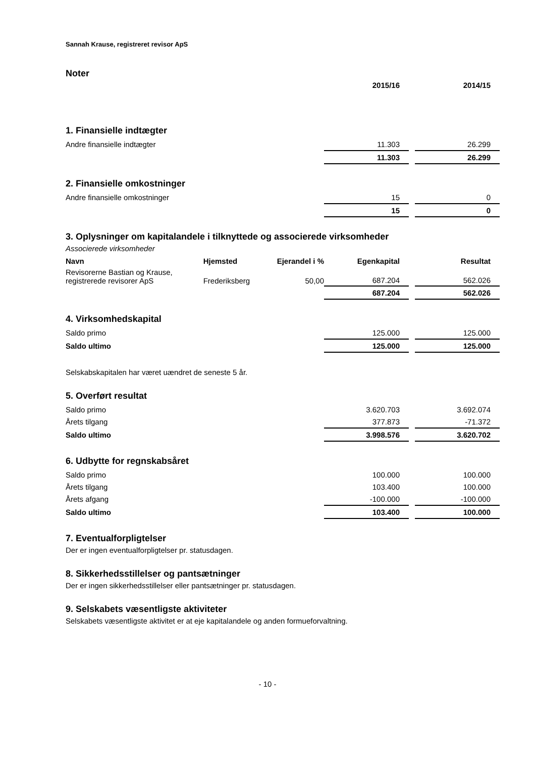Sannah Krause, registreret revisor ApS
Noter
| | 2015/16 | | 2014/15 |
1. Finansielle indtægter
| Andre finansielle indtægter | 11.303 | | 26.299 |
| | 11.303 | | 26.299 |
2. Finansielle omkostninger
| Andre finansielle omkostninger | 15 | | 0 |
| | 15 | | 0 |
3. Oplysninger om kapitalandele i tilknyttede og associerede virksomheder
Associerede virksomheder
| Navn | Hjemsted | Ejerandel i % | Egenkapital | | Resultat |
| Revisorerne Bastian og Krause, registrerede revisorer ApS | Frederiksberg | 50,00 | 687.204 | | 562.026 |
| | | | 687.204 | | 562.026 |
4. Virksomhedskapital
| Saldo primo | 125.000 | | 125.000 |
| Saldo ultimo | 125.000 | | 125.000 |
Selskabskapitalen har været uændret de seneste 5 år.
5. Overført resultat
| Saldo primo | 3.620.703 | | 3.692.074 |
| Årets tilgang | 377.873 | | -71.372 |
| Saldo ultimo | 3.998.576 | | 3.620.702 |
6. Udbytte for regnskabsåret
| Saldo primo | 100.000 | | 100.000 |
| Årets tilgang | 103.400 | | 100.000 |
| Årets afgang | -100.000 | | -100.000 |
| Saldo ultimo | 103.400 | | 100.000 |
7. Eventualforpligtelser
Der er ingen eventualforpligtelser pr. statusdagen.
8. Sikkerhedsstillelser og pantsætninger
Der er ingen sikkerhedsstillelser eller pantsætninger pr. statusdagen.
9. Selskabets væsentligste aktiviteter
Selskabets væsentligste aktivitet er at eje kapitalandele og anden formueforvaltning.
- 10 -